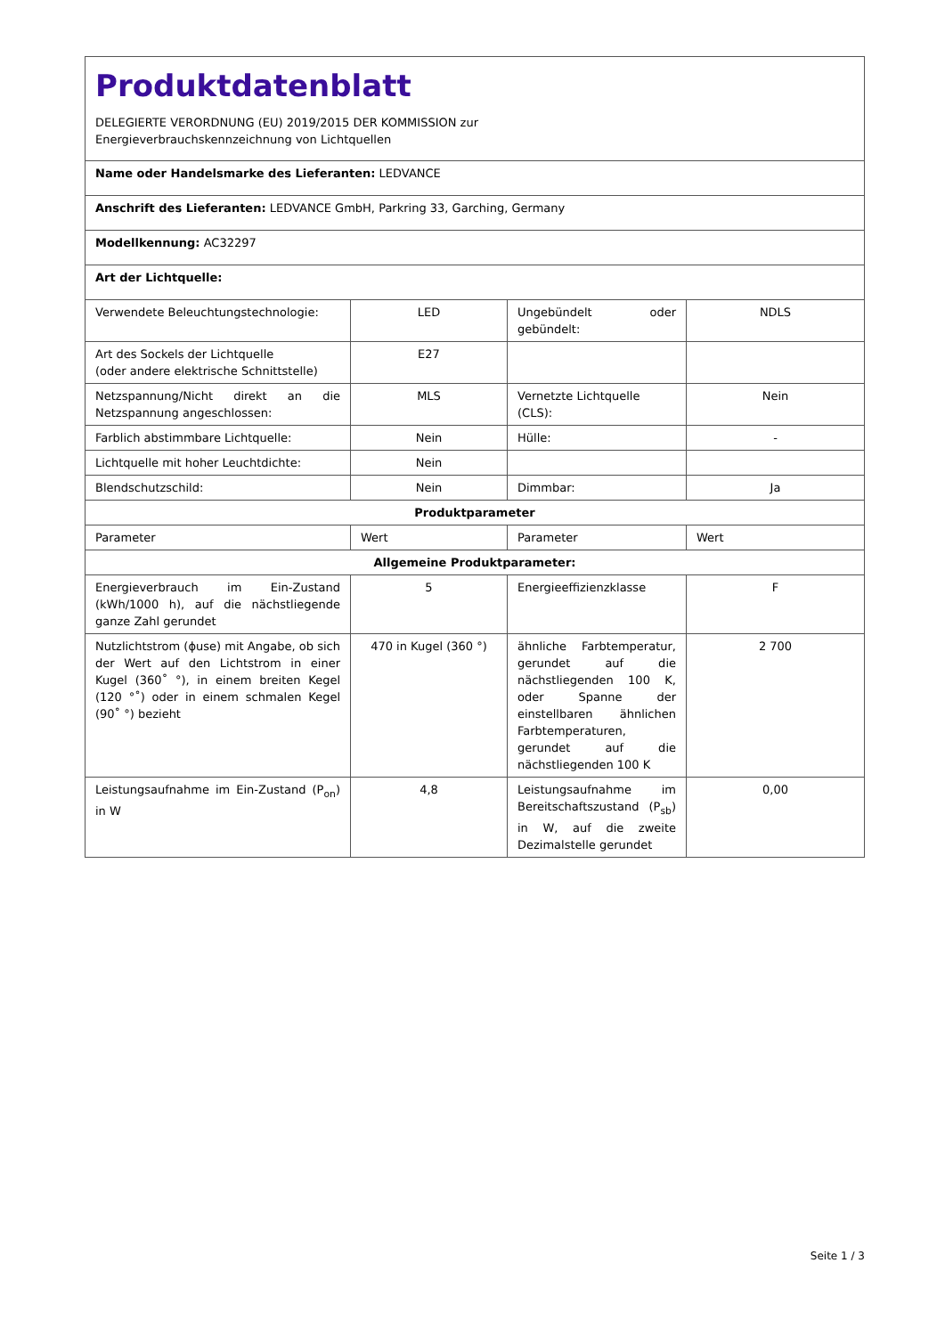| Produktdatenblatt DELEGIERTE VERORDNUNG (EU) 2019/2015 DER KOMMISSION zur Energieverbrauchskennzeichnung von Lichtquellen | | | |
| Name oder Handelsmarke des Lieferanten: LEDVANCE | | | |
| Anschrift des Lieferanten: LEDVANCE GmbH, Parkring 33, Garching, Germany | | | |
| Modellkennung: AC32297 | | | |
| Art der Lichtquelle: | | | |
| Verwendete Beleuchtungstechnologie: | LED | Ungebündelt oder gebündelt: | NDLS |
| Art des Sockels der Lichtquelle (oder andere elektrische Schnittstelle) | E27 | | |
| Netzspannung/Nicht direkt an die Netzspannung angeschlossen: | MLS | Vernetzte Lichtquelle (CLS): | Nein |
| Farblich abstimmbare Lichtquelle: | Nein | Hülle: | - |
| Lichtquelle mit hoher Leuchtdichte: | Nein | | |
| Blendschutzschild: | Nein | Dimmbar: | Ja |
| Produktparameter | | | |
| Parameter | Wert | Parameter | Wert |
| Allgemeine Produktparameter: | | | |
| Energieverbrauch im Ein-Zustand (kWh/1000 h), auf die nächstliegende ganze Zahl gerundet | 5 | Energieeffizienzklasse | F |
| Nutzlichtstrom (ϕuse) mit Angabe, ob sich der Wert auf den Lichtstrom in einer Kugel (360˚ °), in einem breiten Kegel (120 °˚) oder in einem schmalen Kegel (90˚ °) bezieht | 470 in Kugel (360 °) | ähnliche Farbtemperatur, gerundet auf die nächstliegenden 100 K, oder Spanne der einstellbaren ähnlichen Farbtemperaturen, gerundet auf die nächstliegenden 100 K | 2 700 |
| Leistungsaufnahme im Ein-Zustand (P<sub>on</sub>) in W | 4,8 | Leistungsaufnahme im Bereitschaftszustand (P<sub>sb</sub>) in W, auf die zweite Dezimalstelle gerundet | 0,00 |
Seite 1 / 3